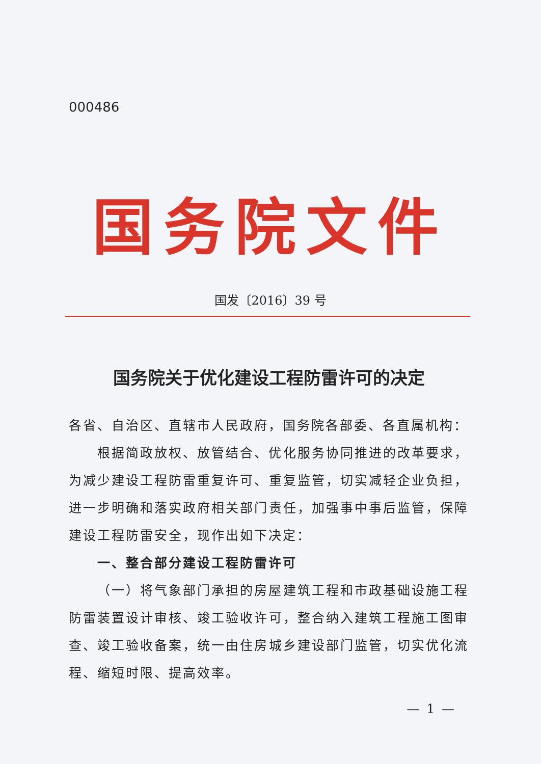000486
国务院文件
国发〔2016〕39 号
国务院关于优化建设工程防雷许可的决定
各省、自治区、直辖市人民政府，国务院各部委、各直属机构：
根据简政放权、放管结合、优化服务协同推进的改革要求，为减少建设工程防雷重复许可、重复监管，切实减轻企业负担，进一步明确和落实政府相关部门责任，加强事中事后监管，保障建设工程防雷安全，现作出如下决定：
一、整合部分建设工程防雷许可
（一）将气象部门承担的房屋建筑工程和市政基础设施工程防雷装置设计审核、竣工验收许可，整合纳入建筑工程施工图审查、竣工验收备案，统一由住房城乡建设部门监管，切实优化流程、缩短时限、提高效率。
— 1 —